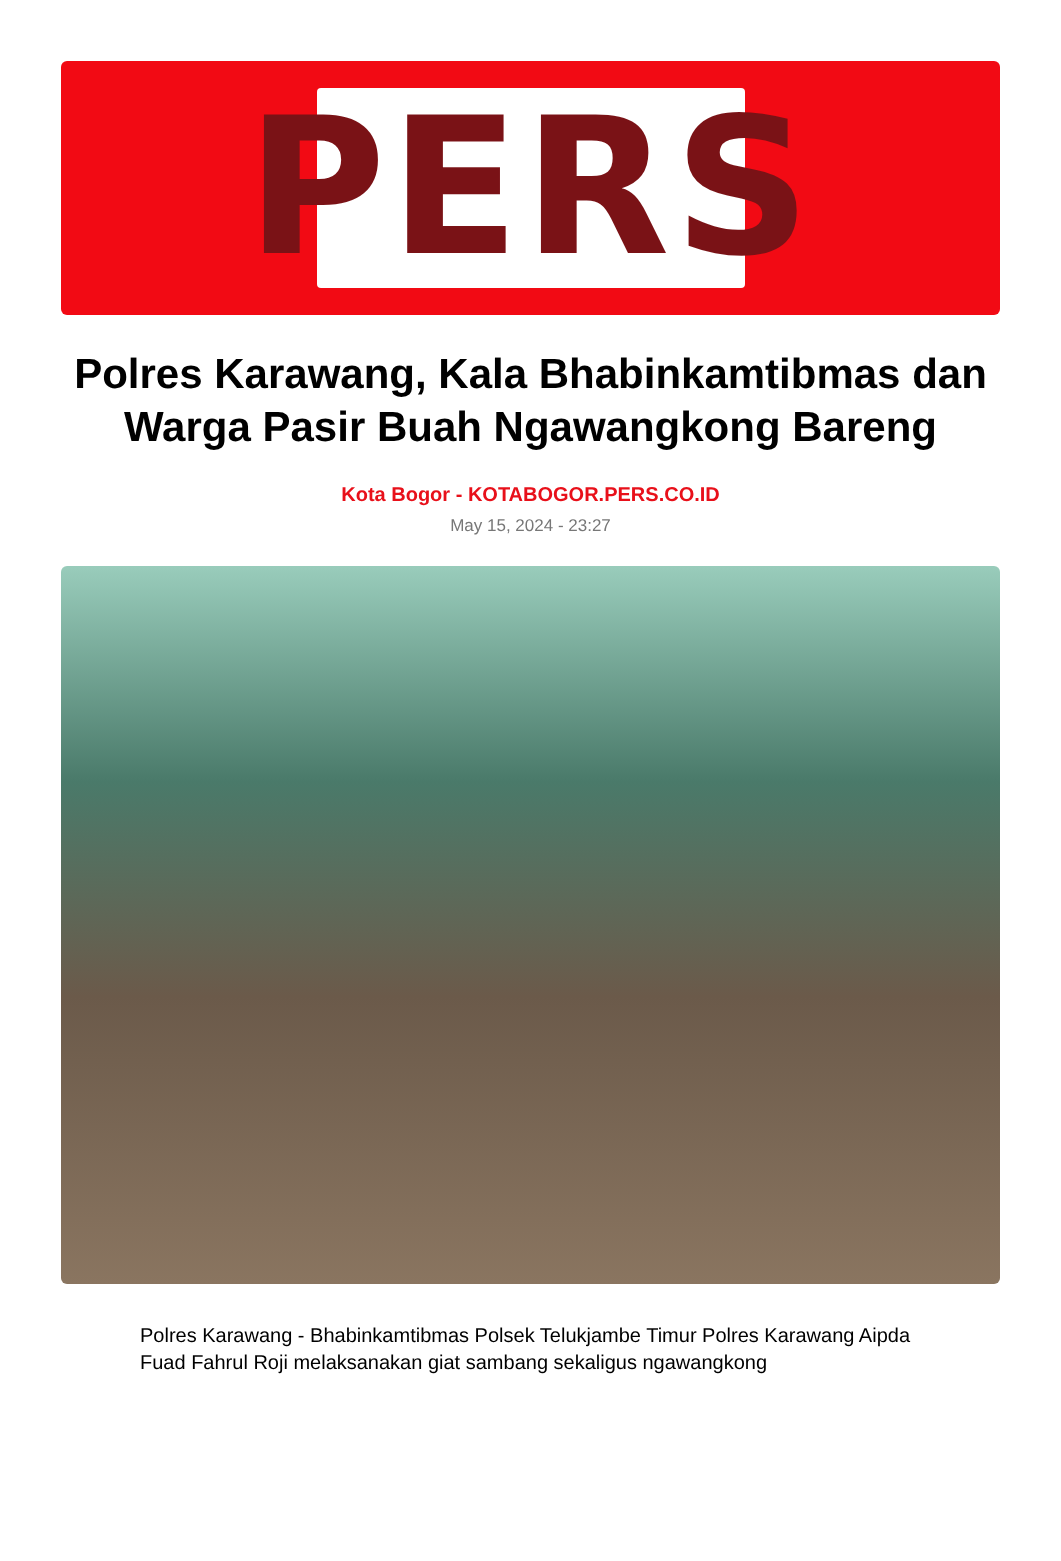PERS
Polres Karawang, Kala Bhabinkamtibmas dan Warga Pasir Buah Ngawangkong Bareng
Kota Bogor - KOTABOGOR.PERS.CO.ID
May 15, 2024 - 23:27
Polres Karawang - Bhabinkamtibmas Polsek Telukjambe Timur Polres Karawang Aipda Fuad Fahrul Roji melaksanakan giat sambang sekaligus ngawangkong